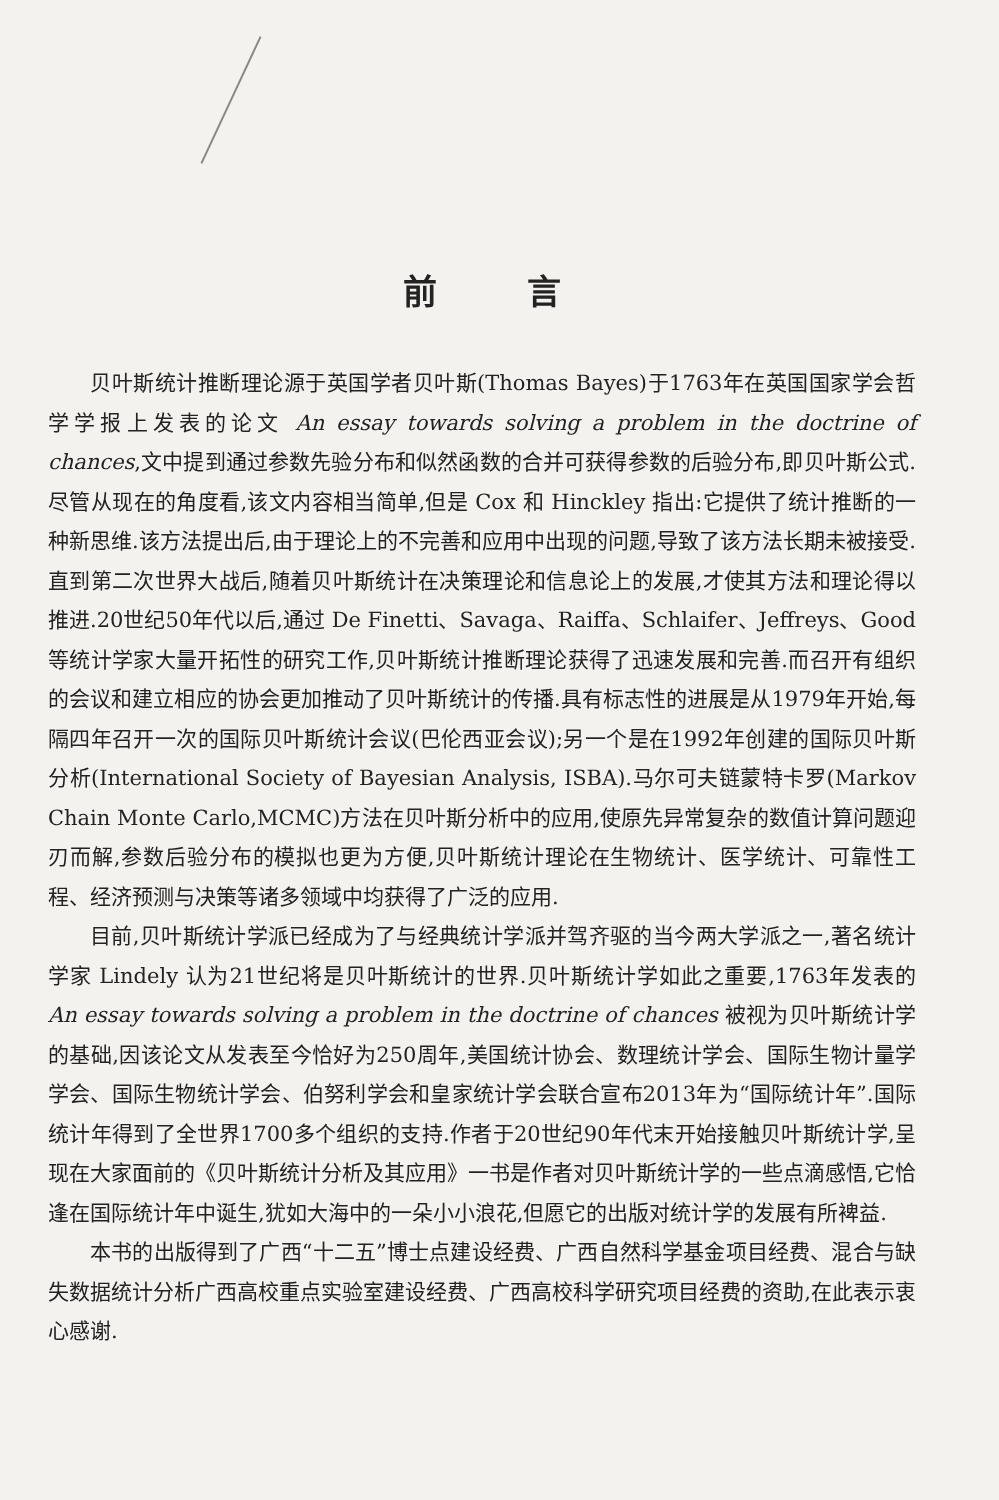前言
贝叶斯统计推断理论源于英国学者贝叶斯(Thomas Bayes)于1763年在英国国家学会哲学学报上发表的论文 An essay towards solving a problem in the doctrine of chances,文中提到通过参数先验分布和似然函数的合并可获得参数的后验分布,即贝叶斯公式.尽管从现在的角度看,该文内容相当简单,但是 Cox 和 Hinckley 指出:它提供了统计推断的一种新思维.该方法提出后,由于理论上的不完善和应用中出现的问题,导致了该方法长期未被接受.直到第二次世界大战后,随着贝叶斯统计在决策理论和信息论上的发展,才使其方法和理论得以推进.20世纪50年代以后,通过 De Finetti、Savaga、Raiffa、Schlaifer、Jeffreys、Good 等统计学家大量开拓性的研究工作,贝叶斯统计推断理论获得了迅速发展和完善.而召开有组织的会议和建立相应的协会更加推动了贝叶斯统计的传播.具有标志性的进展是从1979年开始,每隔四年召开一次的国际贝叶斯统计会议(巴伦西亚会议);另一个是在1992年创建的国际贝叶斯分析(International Society of Bayesian Analysis, ISBA).马尔可夫链蒙特卡罗(Markov Chain Monte Carlo,MCMC)方法在贝叶斯分析中的应用,使原先异常复杂的数值计算问题迎刃而解,参数后验分布的模拟也更为方便,贝叶斯统计理论在生物统计、医学统计、可靠性工程、经济预测与决策等诸多领域中均获得了广泛的应用.
目前,贝叶斯统计学派已经成为了与经典统计学派并驾齐驱的当今两大学派之一,著名统计学家 Lindely 认为21世纪将是贝叶斯统计的世界.贝叶斯统计学如此之重要,1763年发表的 An essay towards solving a problem in the doctrine of chances 被视为贝叶斯统计学的基础,因该论文从发表至今恰好为250周年,美国统计协会、数理统计学会、国际生物计量学学会、国际生物统计学会、伯努利学会和皇家统计学会联合宣布2013年为“国际统计年”.国际统计年得到了全世界1700多个组织的支持.作者于20世纪90年代末开始接触贝叶斯统计学,呈现在大家面前的《贝叶斯统计分析及其应用》一书是作者对贝叶斯统计学的一些点滴感悟,它恰逢在国际统计年中诞生,犹如大海中的一朵小小浪花,但愿它的出版对统计学的发展有所裨益.
本书的出版得到了广西“十二五”博士点建设经费、广西自然科学基金项目经费、混合与缺失数据统计分析广西高校重点实验室建设经费、广西高校科学研究项目经费的资助,在此表示衷心感谢.